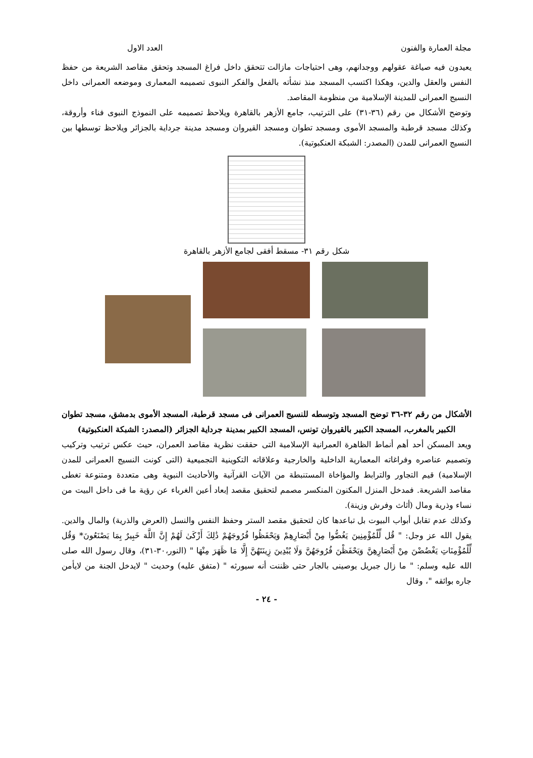مجلة العمارة والفنون العدد الاول
يعيدون فيه صياغة عقولهم ووجدانهم، وهى احتياجات مازالت تتحقق داخل فراغ المسجد وتحقق مقاصد الشريعة من حفظ النفس والعقل والدين، وهكذا اكتسب المسجد منذ نشأته بالفعل والفكر النبوى تصميمه المعمارى وموضعه العمرانى داخل النسيج العمرانى للمدينة الإسلامية من منظومة المقاصد.
وتوضح الأشكال من رقم (٣٦-٣١) على الترتيب، جامع الأزهر بالقاهرة ويلاحظ تصميمه على النموذج النبوى فناء وأروقة، وكذلك مسجد قرطبة والمسجد الأموى ومسجد تطوان ومسجد القيروان ومسجد مدينة جرداية بالجزائر ويلاحظ توسطها بين النسيج العمرانى للمدن (المصدر: الشبكة العنكبوتية).
شكل رقم ٣١- مسقط أفقى لجامع الأزهر بالقاهرة
الأشكال من رقم ٣٢-٣٦ توضح المسجد وتوسطه للنسيج العمرانى فى مسجد قرطبة، المسجد الأموى بدمشق، مسجد تطوان الكبير بالمغرب، المسجد الكبير بالقيروان تونس، المسجد الكبير بمدينة جرداية الجزائر (المصدر: الشبكة العنكبوتية)
ويعد المسكن أحد أهم أنماط الظاهرة العمرانية الإسلامية التى حققت نظرية مقاصد العمران، حيث عكس ترتيب وتركيب وتصميم عناصره وفراغاته المعمارية الداخلية والخارجية وعلاقاته التكوينية التجميعية (التى كونت النسيج العمرانى للمدن الإسلامية) قيم التجاور والترابط والمؤاخاة المستنبطة من الآيات القرآنية والأحاديث النبوية وهى متعددة ومتنوعة تغطى مقاصد الشريعة. فمدخل المنزل المكنون المنكسر مصمم لتحقيق مقصد إبعاد أعين الغرباء عن رؤية ما فى داخل البيت من نساء وذرية ومال (أثاث وفرش وزينة).
وكذلك عدم تقابل أبواب البيوت بل تباعدها كان لتحقيق مقصد الستر وحفظ النفس والنسل (العرض والذرية) والمال والدين. يقول الله عز وجل: " قُل لِّلْمُؤْمِنِينَ يَغُضُّوا مِنْ أَبْصَارِهِمْ وَيَحْفَظُوا فُرُوجَهُمْ ذَٰلِكَ أَزْكَىٰ لَهُمْ إِنَّ اللَّهَ خَبِيرٌ بِمَا يَصْنَعُونَ* وَقُل لِّلْمُؤْمِنَاتِ يَغْضُضْنَ مِنْ أَبْصَارِهِنَّ وَيَحْفَظْنَ فُرُوجَهُنَّ وَلَا يُبْدِينَ زِينَتَهُنَّ إِلَّا مَا ظَهَرَ مِنْهَا " (النور،٣٠-٣١)، وقال رسول الله صلى الله عليه وسلم: " ما زال جبريل يوصينى بالجار حتى ظننت أنه سيورثه " (متفق عليه) وحديث " لايدخل الجنة من لايأمن جاره بوائقه "، وقال
- ٢٤ -